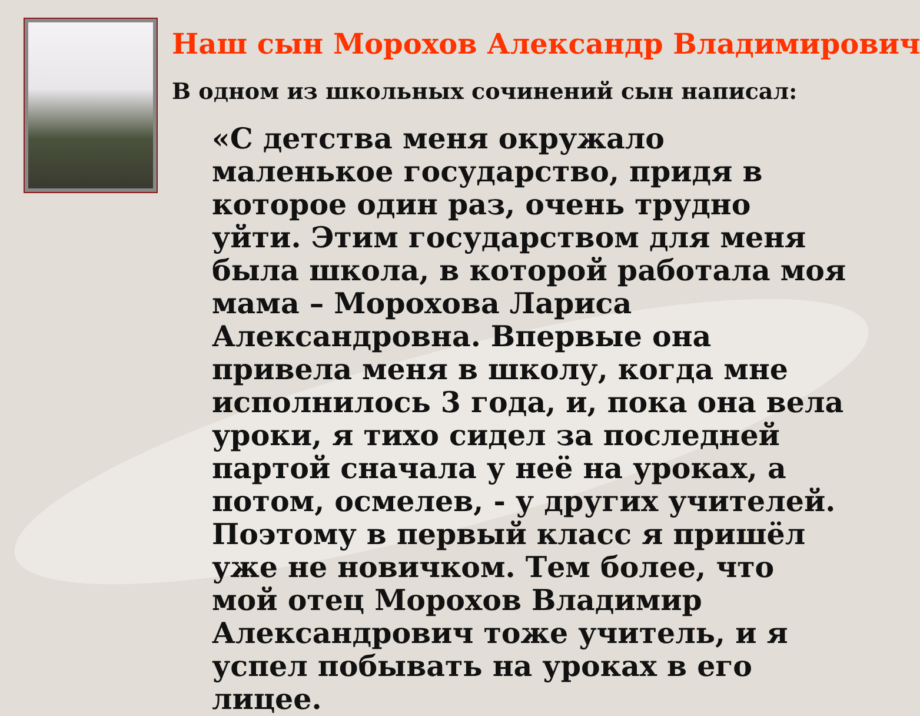Наш сын Морохов Александр Владимирович
В одном из школьных сочинений сын написал:
«С детства меня окружало маленькое государство, придя в которое один раз, очень трудно уйти. Этим государством для меня была школа, в которой работала моя мама – Морохова Лариса Александровна. Впервые она привела меня в школу, когда мне исполнилось 3 года, и, пока она вела уроки, я тихо сидел за последней партой сначала у неё на уроках, а потом, осмелев, - у других учителей. Поэтому в первый класс я пришёл уже не новичком. Тем более, что мой отец Морохов Владимир Александрович тоже учитель, и я успел побывать на уроках в его лицее.